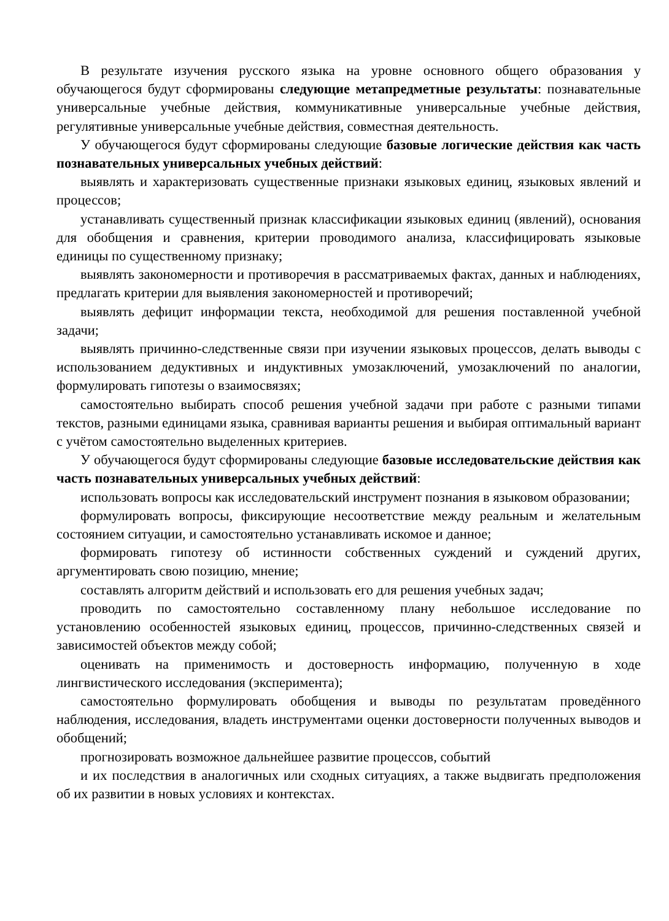В результате изучения русского языка на уровне основного общего образования у обучающегося будут сформированы следующие метапредметные результаты: познавательные универсальные учебные действия, коммуникативные универсальные учебные действия, регулятивные универсальные учебные действия, совместная деятельность.
У обучающегося будут сформированы следующие базовые логические действия как часть познавательных универсальных учебных действий:
выявлять и характеризовать существенные признаки языковых единиц, языковых явлений и процессов;
устанавливать существенный признак классификации языковых единиц (явлений), основания для обобщения и сравнения, критерии проводимого анализа, классифицировать языковые единицы по существенному признаку;
выявлять закономерности и противоречия в рассматриваемых фактах, данных и наблюдениях, предлагать критерии для выявления закономерностей и противоречий;
выявлять дефицит информации текста, необходимой для решения поставленной учебной задачи;
выявлять причинно-следственные связи при изучении языковых процессов, делать выводы с использованием дедуктивных и индуктивных умозаключений, умозаключений по аналогии, формулировать гипотезы о взаимосвязях;
самостоятельно выбирать способ решения учебной задачи при работе с разными типами текстов, разными единицами языка, сравнивая варианты решения и выбирая оптимальный вариант с учётом самостоятельно выделенных критериев.
У обучающегося будут сформированы следующие базовые исследовательские действия как часть познавательных универсальных учебных действий:
использовать вопросы как исследовательский инструмент познания в языковом образовании;
формулировать вопросы, фиксирующие несоответствие между реальным и желательным состоянием ситуации, и самостоятельно устанавливать искомое и данное;
формировать гипотезу об истинности собственных суждений и суждений других, аргументировать свою позицию, мнение;
составлять алгоритм действий и использовать его для решения учебных задач;
проводить по самостоятельно составленному плану небольшое исследование по установлению особенностей языковых единиц, процессов, причинно-следственных связей и зависимостей объектов между собой;
оценивать на применимость и достоверность информацию, полученную в ходе лингвистического исследования (эксперимента);
самостоятельно формулировать обобщения и выводы по результатам проведённого наблюдения, исследования, владеть инструментами оценки достоверности полученных выводов и обобщений;
прогнозировать возможное дальнейшее развитие процессов, событий
и их последствия в аналогичных или сходных ситуациях, а также выдвигать предположения об их развитии в новых условиях и контекстах.